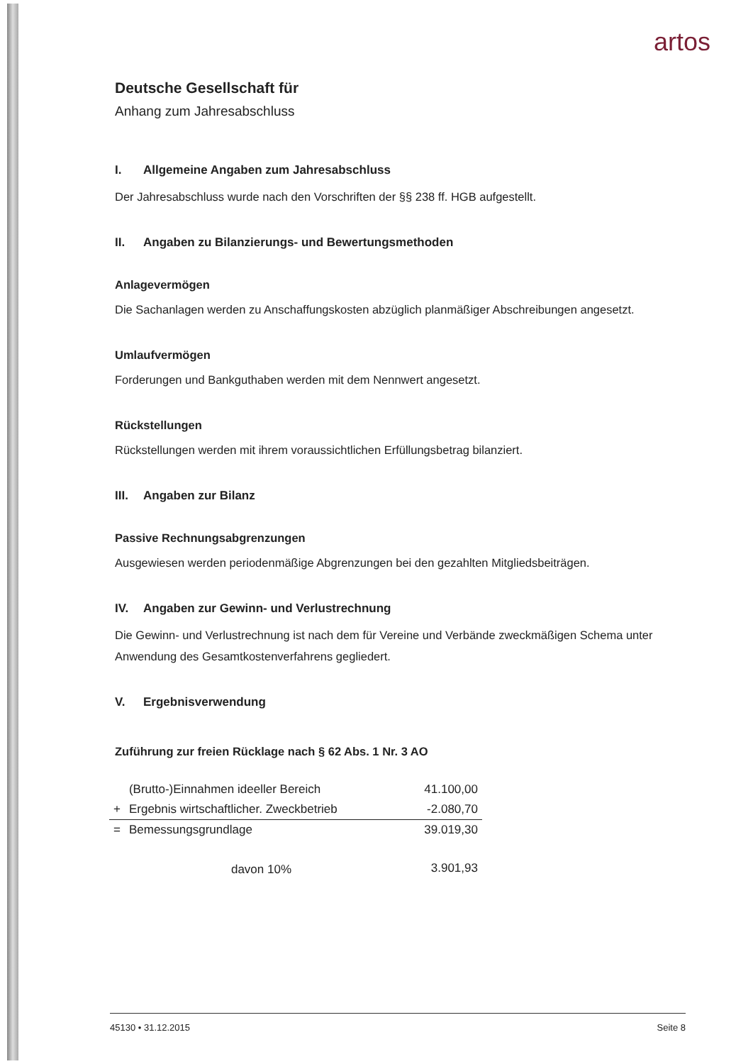artos
Deutsche Gesellschaft für
Anhang zum Jahresabschluss
I. Allgemeine Angaben zum Jahresabschluss
Der Jahresabschluss wurde nach den Vorschriften der §§ 238 ff. HGB aufgestellt.
II. Angaben zu Bilanzierungs- und Bewertungsmethoden
Anlagevermögen
Die Sachanlagen werden zu Anschaffungskosten abzüglich planmäßiger Abschreibungen angesetzt.
Umlaufvermögen
Forderungen und Bankguthaben werden mit dem Nennwert angesetzt.
Rückstellungen
Rückstellungen werden mit ihrem voraussichtlichen Erfüllungsbetrag bilanziert.
III. Angaben zur Bilanz
Passive Rechnungsabgrenzungen
Ausgewiesen werden periodenmäßige Abgrenzungen bei den gezahlten Mitgliedsbeiträgen.
IV. Angaben zur Gewinn- und Verlustrechnung
Die Gewinn- und Verlustrechnung ist nach dem für Vereine und Verbände zweckmäßigen Schema unter Anwendung des Gesamtkostenverfahrens gegliedert.
V. Ergebnisverwendung
Zuführung zur freien Rücklage nach § 62 Abs. 1 Nr. 3 AO
| | (Brutto-)Einnahmen ideeller Bereich | 41.100,00 |
| + | Ergebnis wirtschaftlicher. Zweckbetrieb | -2.080,70 |
| = | Bemessungsgrundlage | 39.019,30 |
| | davon 10% | 3.901,93 |
45130 • 31.12.2015 Seite 8